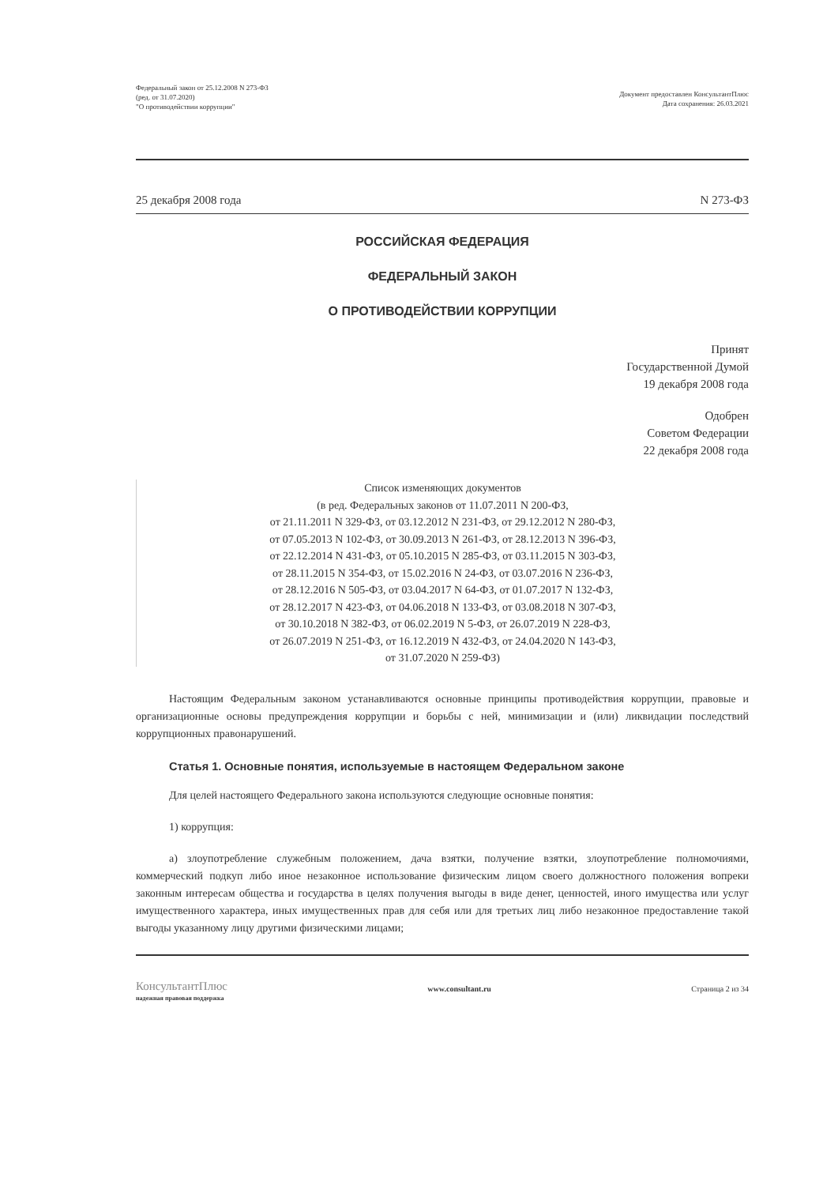Федеральный закон от 25.12.2008 N 273-ФЗ
(ред. от 31.07.2020)
"О противодействии коррупции"
Документ предоставлен КонсультантПлюс
Дата сохранения: 26.03.2021
25 декабря 2008 года N 273-ФЗ
РОССИЙСКАЯ ФЕДЕРАЦИЯ
ФЕДЕРАЛЬНЫЙ ЗАКОН
О ПРОТИВОДЕЙСТВИИ КОРРУПЦИИ
Принят
Государственной Думой
19 декабря 2008 года
Одобрен
Советом Федерации
22 декабря 2008 года
Список изменяющих документов
(в ред. Федеральных законов от 11.07.2011 N 200-ФЗ,
от 21.11.2011 N 329-ФЗ, от 03.12.2012 N 231-ФЗ, от 29.12.2012 N 280-ФЗ,
от 07.05.2013 N 102-ФЗ, от 30.09.2013 N 261-ФЗ, от 28.12.2013 N 396-ФЗ,
от 22.12.2014 N 431-ФЗ, от 05.10.2015 N 285-ФЗ, от 03.11.2015 N 303-ФЗ,
от 28.11.2015 N 354-ФЗ, от 15.02.2016 N 24-ФЗ, от 03.07.2016 N 236-ФЗ,
от 28.12.2016 N 505-ФЗ, от 03.04.2017 N 64-ФЗ, от 01.07.2017 N 132-ФЗ,
от 28.12.2017 N 423-ФЗ, от 04.06.2018 N 133-ФЗ, от 03.08.2018 N 307-ФЗ,
от 30.10.2018 N 382-ФЗ, от 06.02.2019 N 5-ФЗ, от 26.07.2019 N 228-ФЗ,
от 26.07.2019 N 251-ФЗ, от 16.12.2019 N 432-ФЗ, от 24.04.2020 N 143-ФЗ,
от 31.07.2020 N 259-ФЗ)
Настоящим Федеральным законом устанавливаются основные принципы противодействия коррупции, правовые и организационные основы предупреждения коррупции и борьбы с ней, минимизации и (или) ликвидации последствий коррупционных правонарушений.
Статья 1. Основные понятия, используемые в настоящем Федеральном законе
Для целей настоящего Федерального закона используются следующие основные понятия:
1) коррупция:
а) злоупотребление служебным положением, дача взятки, получение взятки, злоупотребление полномочиями, коммерческий подкуп либо иное незаконное использование физическим лицом своего должностного положения вопреки законным интересам общества и государства в целях получения выгоды в виде денег, ценностей, иного имущества или услуг имущественного характера, иных имущественных прав для себя или для третьих лиц либо незаконное предоставление такой выгоды указанному лицу другими физическими лицами;
КонсультантПлюс
надежная правовая поддержка
www.consultant.ru Страница 2 из 34